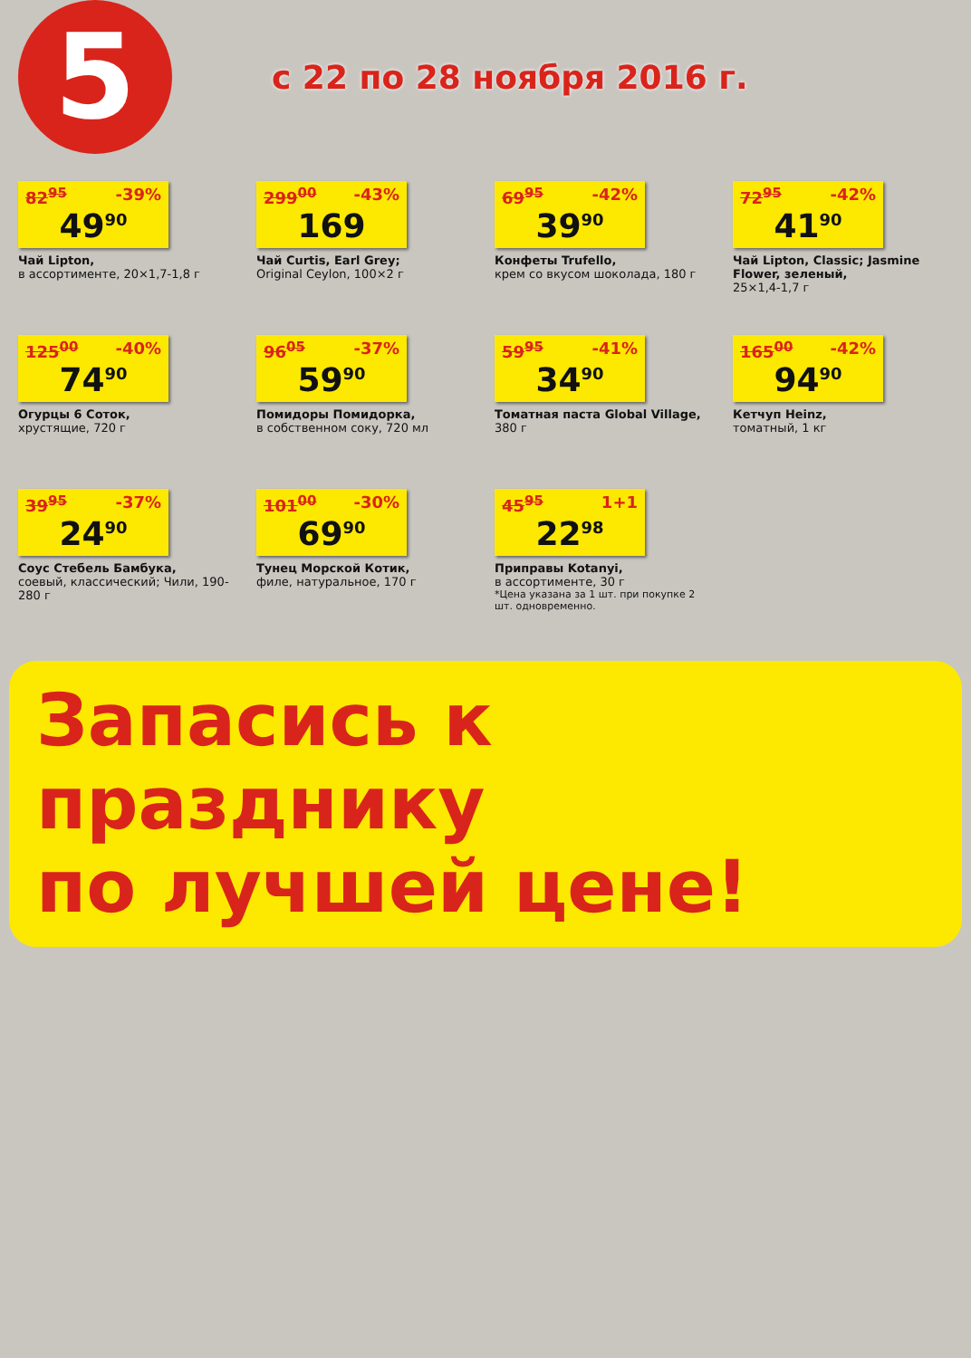5
с 22 по 28 ноября 2016 г.
82<sup>95</sup> -39%
49<sup>90</sup>
Чай Lipton,
в ассортименте, 20×1,7-1,8 г
299<sup>00</sup> -43%
169
Чай Curtis, Earl Grey;
Original Ceylon, 100×2 г
69<sup>95</sup> -42%
39<sup>90</sup>
Конфеты Trufello,
крем со вкусом шоколада, 180 г
72<sup>95</sup> -42%
41<sup>90</sup>
Чай Lipton, Classic; Jasmine Flower, зеленый,
25×1,4-1,7 г
125<sup>00</sup> -40%
74<sup>90</sup>
Огурцы 6 Соток,
хрустящие, 720 г
96<sup>05</sup> -37%
59<sup>90</sup>
Помидоры Помидорка,
в собственном соку, 720 мл
59<sup>95</sup> -41%
34<sup>90</sup>
Томатная паста Global Village,
380 г
165<sup>00</sup> -42%
94<sup>90</sup>
Кетчуп Heinz,
томатный, 1 кг
39<sup>95</sup> -37%
24<sup>90</sup>
Соус Стебель Бамбука,
соевый, классический; Чили, 190-280 г
101<sup>00</sup> -30%
69<sup>90</sup>
Тунец Морской Котик,
филе, натуральное, 170 г
1+1 45<sup>95</sup>
22<sup>98</sup>
Приправы Kotanyi,
в ассортименте, 30 г
*Цена указана за 1 шт. при покупке 2 шт. одновременно.
Запасись к празднику
по лучшей цене!